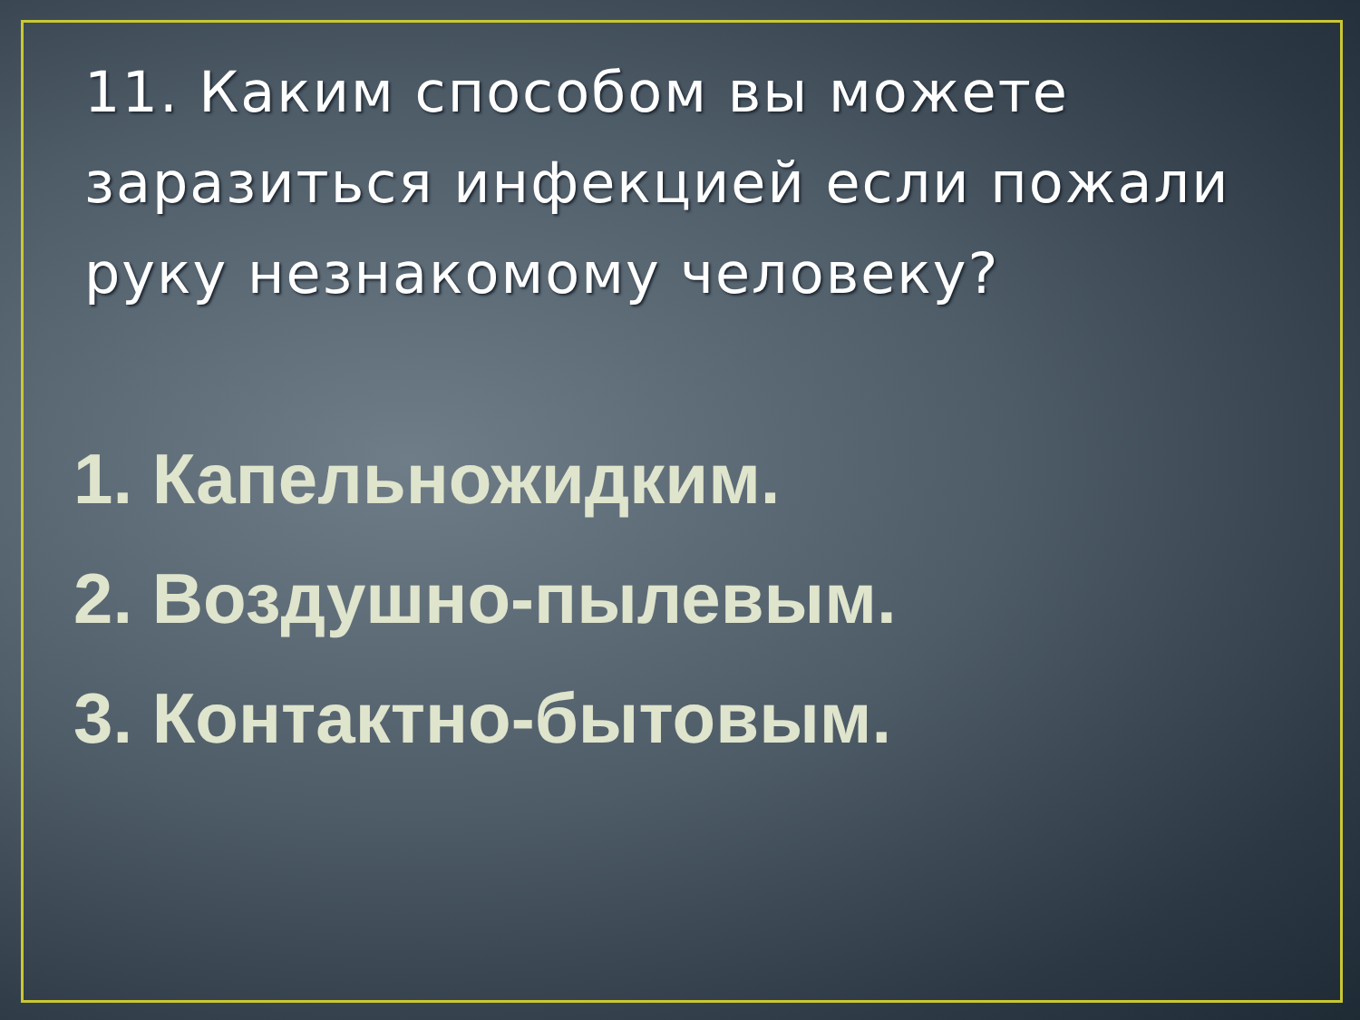11. Каким способом вы можете заразиться инфекцией если пожали руку незнакомому человеку?
1. Капельножидким.
2. Воздушно-пылевым.
3. Контактно-бытовым.